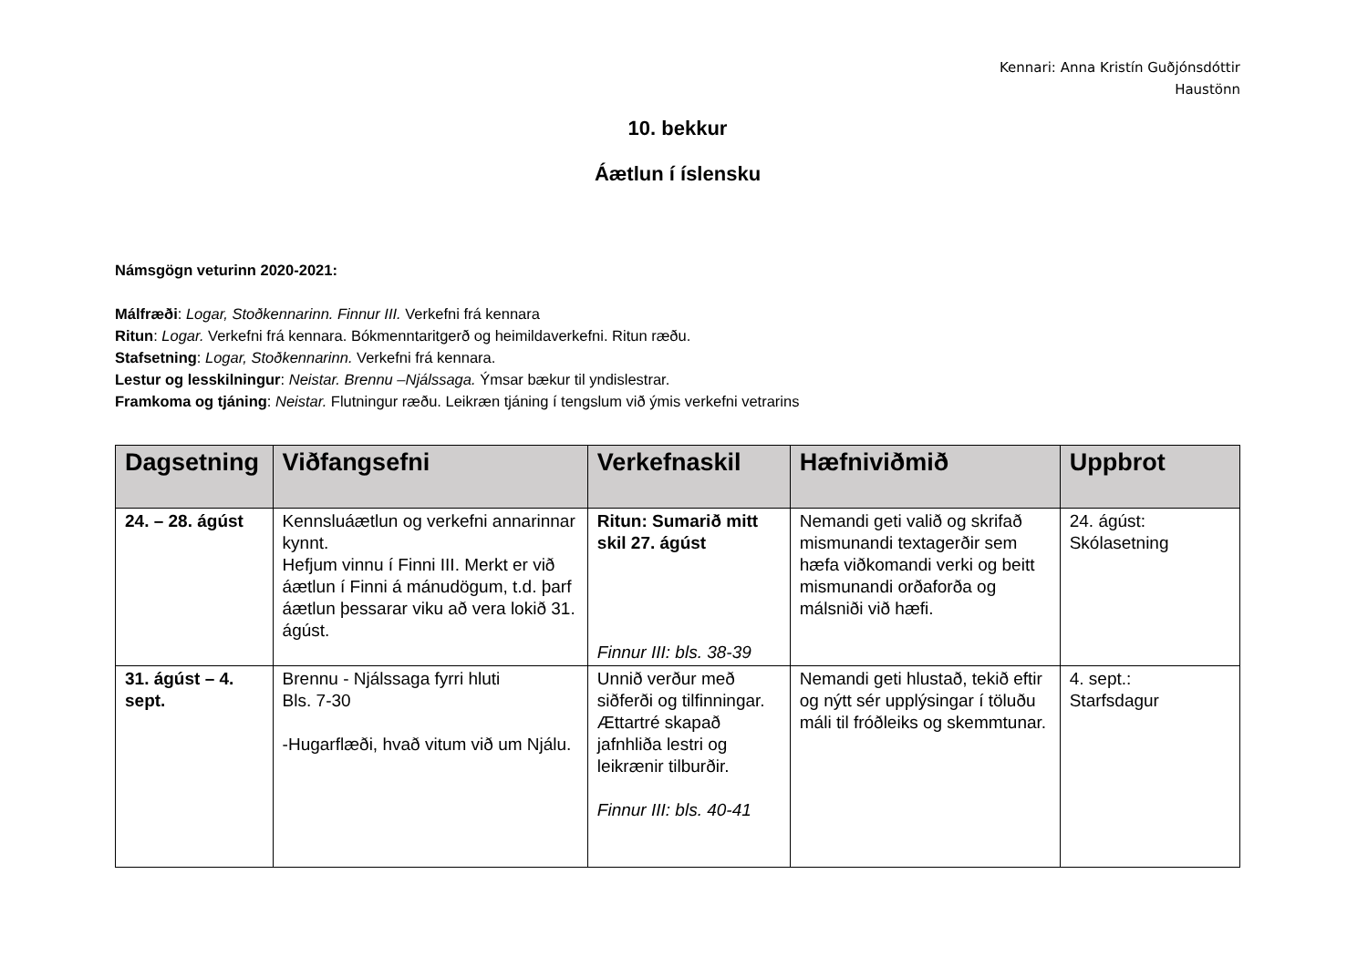Kennari: Anna Kristín Guðjónsdóttir
Haustönn
10. bekkur
Áætlun í íslensku
Námsgögn veturinn 2020-2021:
Málfræði: Logar, Stoðkennarinn. Finnur III. Verkefni frá kennara
Ritun: Logar. Verkefni frá kennara. Bókmenntaritgerð og heimildaverkefni. Ritun ræðu.
Stafsetning: Logar, Stoðkennarinn. Verkefni frá kennara.
Lestur og lesskilningur: Neistar. Brennu –Njálssaga. Ýmsar bækur til yndislestrar.
Framkoma og tjáning: Neistar. Flutningur ræðu. Leikræn tjáning í tengslum við ýmis verkefni vetrarins
| Dagsetning | Viðfangsefni | Verkefnaskil | Hæfniviðmið | Uppbrot |
| --- | --- | --- | --- | --- |
| 24. – 28. ágúst | Kennsluáætlun og verkefni annarinnar kynnt. Hefjum vinnu í Finni III. Merkt er við áætlun í Finni á mánudögum, t.d. þarf áætlun þessarar viku að vera lokið 31. ágúst. | Ritun: Sumarið mitt skil 27. ágúst Finnur III: bls. 38-39 | Nemandi geti valið og skrifað mismunandi textagerðir sem hæfa viðkomandi verki og beitt mismunandi orðaforða og málsniði við hæfi. | 24. ágúst: Skólasetning |
| 31. ágúst – 4. sept. | Brennu - Njálssaga fyrri hluti Bls. 7-30 -Hugarflæði, hvað vitum við um Njálu. | Unnið verður með siðferði og tilfinningar. Ættartré skapað jafnhliða lestri og leikrænir tilburðir. Finnur III: bls. 40-41 | Nemandi geti hlustað, tekið eftir og nýtt sér upplýsingar í töluðu máli til fróðleiks og skemmtunar. | 4. sept.: Starfsdagur |